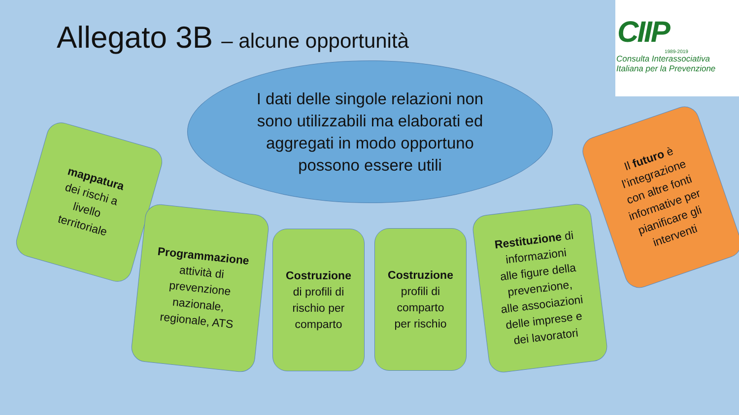Allegato 3B – alcune opportunità
CIIP
1989-2019
Consulta Interassociativa
Italiana per la Prevenzione
I dati delle singole relazioni non
sono utilizzabili ma elaborati ed
aggregati in modo opportuno
possono essere utili
mappatura
dei rischi a
livello
territoriale
Programmazione
attività di
prevenzione
nazionale,
regionale, ATS
Costruzione
di profili di
rischio per
comparto
Costruzione
profili di
comparto
per rischio
Restituzione di
informazioni
alle figure della
prevenzione,
alle associazioni
delle imprese e
dei lavoratori
Il futuro è
l’integrazione
con altre fonti
informative per
pianificare gli
interventi